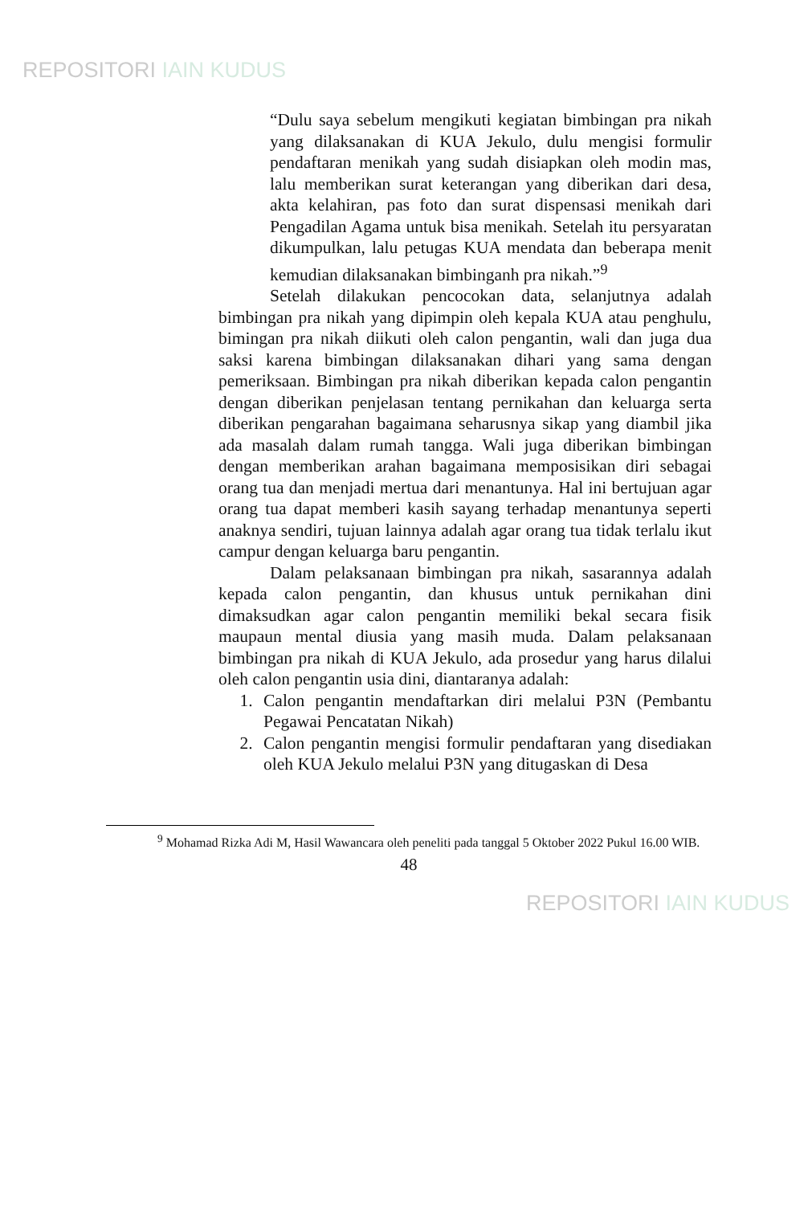REPOSITORI IAIN KUDUS
“Dulu saya sebelum mengikuti kegiatan bimbingan pra nikah yang dilaksanakan di KUA Jekulo, dulu mengisi formulir pendaftaran menikah yang sudah disiapkan oleh modin mas, lalu memberikan surat keterangan yang diberikan dari desa, akta kelahiran, pas foto dan surat dispensasi menikah dari Pengadilan Agama untuk bisa menikah. Setelah itu persyaratan dikumpulkan, lalu petugas KUA mendata dan beberapa menit kemudian dilaksanakan bimbinganh pra nikah.”<sup>9</sup>
Setelah dilakukan pencocokan data, selanjutnya adalah bimbingan pra nikah yang dipimpin oleh kepala KUA atau penghulu, bimingan pra nikah diikuti oleh calon pengantin, wali dan juga dua saksi karena bimbingan dilaksanakan dihari yang sama dengan pemeriksaan. Bimbingan pra nikah diberikan kepada calon pengantin dengan diberikan penjelasan tentang pernikahan dan keluarga serta diberikan pengarahan bagaimana seharusnya sikap yang diambil jika ada masalah dalam rumah tangga. Wali juga diberikan bimbingan dengan memberikan arahan bagaimana memposisikan diri sebagai orang tua dan menjadi mertua dari menantunya. Hal ini bertujuan agar orang tua dapat memberi kasih sayang terhadap menantunya seperti anaknya sendiri, tujuan lainnya adalah agar orang tua tidak terlalu ikut campur dengan keluarga baru pengantin.
Dalam pelaksanaan bimbingan pra nikah, sasarannya adalah kepada calon pengantin, dan khusus untuk pernikahan dini dimaksudkan agar calon pengantin memiliki bekal secara fisik maupaun mental diusia yang masih muda. Dalam pelaksanaan bimbingan pra nikah di KUA Jekulo, ada prosedur yang harus dilalui oleh calon pengantin usia dini, diantaranya adalah:
1. Calon pengantin mendaftarkan diri melalui P3N (Pembantu Pegawai Pencatatan Nikah)
2. Calon pengantin mengisi formulir pendaftaran yang disediakan oleh KUA Jekulo melalui P3N yang ditugaskan di Desa
<sup>9</sup> Mohamad Rizka Adi M, Hasil Wawancara oleh peneliti pada tanggal 5 Oktober 2022 Pukul 16.00 WIB.
48
REPOSITORI IAIN KUDUS